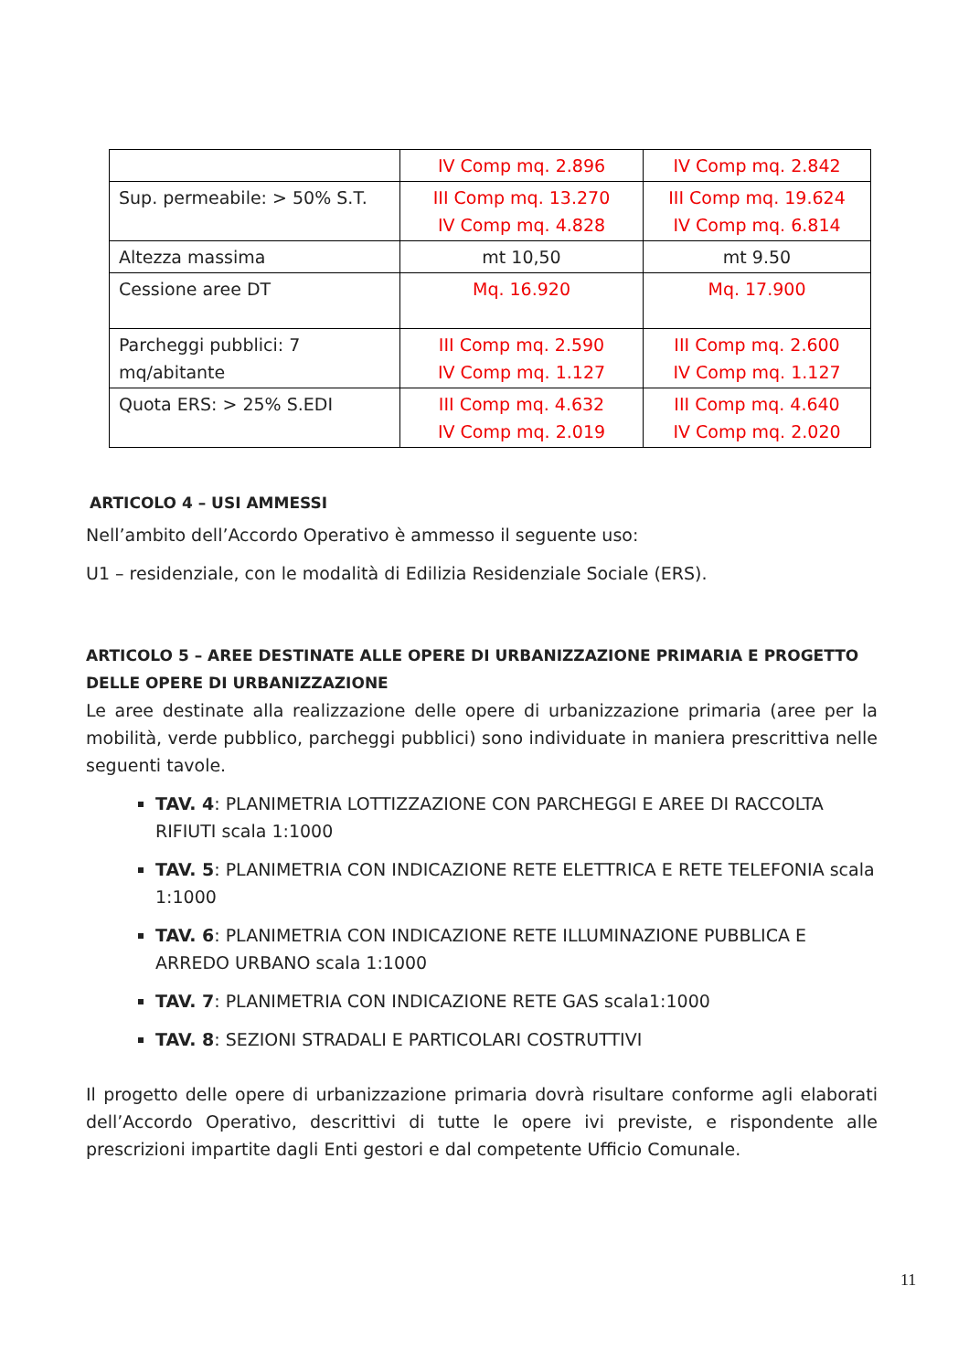| | IV Comp mq. 2.896 | IV Comp mq. 2.842 |
| Sup. permeabile: > 50% S.T. | III Comp mq. 13.270 IV Comp mq. 4.828 | III Comp mq. 19.624 IV Comp mq. 6.814 |
| Altezza massima | mt 10,50 | mt 9.50 |
| Cessione aree DT | Mq. 16.920 | Mq. 17.900 |
| Parcheggi pubblici: 7 mq/abitante | III Comp mq. 2.590 IV Comp mq. 1.127 | III Comp mq. 2.600 IV Comp mq. 1.127 |
| Quota ERS: > 25% S.EDI | III Comp mq. 4.632 IV Comp mq. 2.019 | III Comp mq. 4.640 IV Comp mq. 2.020 |
ARTICOLO 4 – USI AMMESSI
Nell’ambito dell’Accordo Operativo è ammesso il seguente uso:
U1 – residenziale, con le modalità di Edilizia Residenziale Sociale (ERS).
ARTICOLO 5 – AREE DESTINATE ALLE OPERE DI URBANIZZAZIONE PRIMARIA E PROGETTO DELLE OPERE DI URBANIZZAZIONE
Le aree destinate alla realizzazione delle opere di urbanizzazione primaria (aree per la mobilità, verde pubblico, parcheggi pubblici) sono individuate in maniera prescrittiva nelle seguenti tavole.
TAV. 4: PLANIMETRIA LOTTIZZAZIONE CON PARCHEGGI E AREE DI RACCOLTA RIFIUTI scala 1:1000
TAV. 5: PLANIMETRIA CON INDICAZIONE RETE ELETTRICA E RETE TELEFONIA scala 1:1000
TAV. 6: PLANIMETRIA CON INDICAZIONE RETE ILLUMINAZIONE PUBBLICA E ARREDO URBANO scala 1:1000
TAV. 7: PLANIMETRIA CON INDICAZIONE RETE GAS scala1:1000
TAV. 8: SEZIONI STRADALI E PARTICOLARI COSTRUTTIVI
Il progetto delle opere di urbanizzazione primaria dovrà risultare conforme agli elaborati dell’Accordo Operativo, descrittivi di tutte le opere ivi previste, e rispondente alle prescrizioni impartite dagli Enti gestori e dal competente Ufficio Comunale.
11